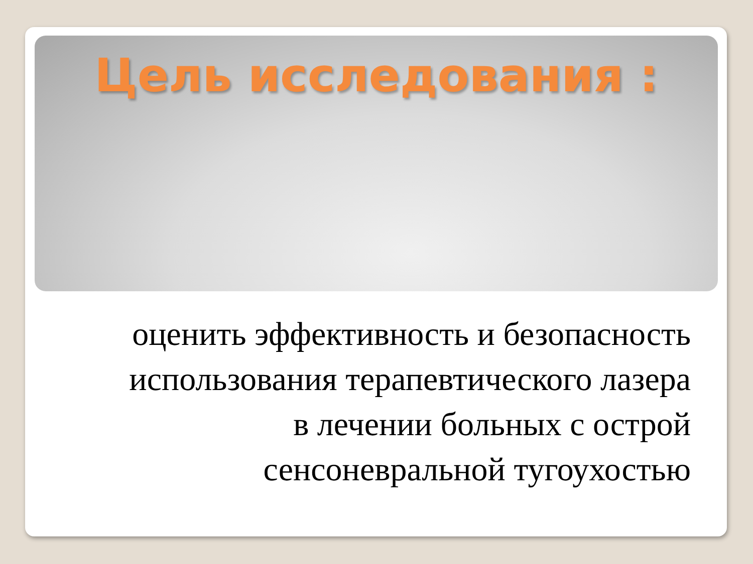Цель исследования :
оценить эффективность и безопасность использования терапевтического лазера в лечении больных с острой сенсоневральной тугоухостью